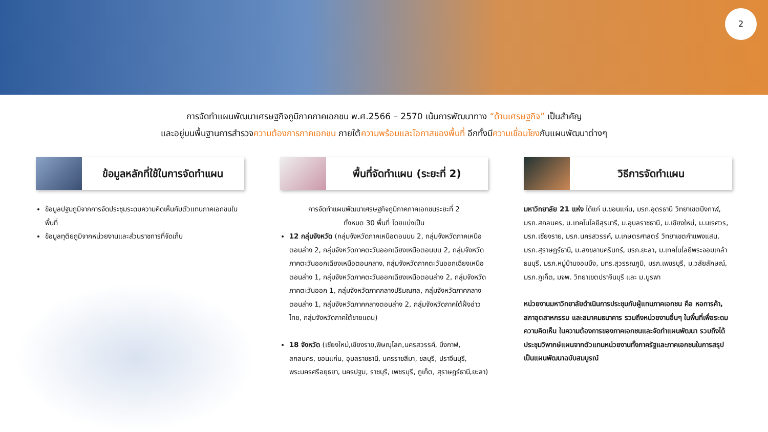2
การจัดทำแผนพัฒนาเศรษฐกิจภูมิภาคภาคเอกชน พ.ศ.2566 – 2570 เน้นการพัฒนาทาง “ด้านเศรษฐกิจ” เป็นสำคัญ
และอยู่บนพื้นฐานการสำรวจความต้องการภาคเอกชน ภายใต้ความพร้อมและโอกาสของพื้นที่ อีกทั้งมีความเชื่อมโยงกับแผนพัฒนาต่างๆ
ข้อมูลหลักที่ใช้ในการจัดทำแผน
ข้อมูลปฐมภูมิจากการจัดประชุมระดมความคิดเห็นกับตัวแทนภาคเอกชนในพื้นที่
ข้อมูลทุติยภูมิจากหน่วยงานและส่วนราชการที่จัดเก็บ
พื้นที่จัดทำแผน (ระยะที่ 2)
การจัดทำแผนพัฒนาเศรษฐกิจภูมิภาคภาคเอกชนระยะที่ 2
ทั้งหมด 30 พื้นที่ โดยแบ่งเป็น
12 กลุ่มจังหวัด (กลุ่มจังหวัดภาคเหนือตอนบน 2, กลุ่มจังหวัดภาคเหนือตอนล่าง 2, กลุ่มจังหวัดภาคตะวันออกเฉียงเหนือตอนบน 2, กลุ่มจังหวัดภาคตะวันออกเฉียงเหนือตอนกลาง, กลุ่มจังหวัดภาคตะวันออกเฉียงเหนือตอนล่าง 1, กลุ่มจังหวัดภาคตะวันออกเฉียงเหนือตอนล่าง 2, กลุ่มจังหวัดภาคตะวันออก 1, กลุ่มจังหวัดภาคกลางปริมณฑล, กลุ่มจังหวัดภาคกลางตอนล่าง 1, กลุ่มจังหวัดภาคกลางตอนล่าง 2, กลุ่มจังหวัดภาคใต้ฝั่งอ่าวไทย, กลุ่มจังหวัดภาคใต้ชายแดน)
18 จังหวัด (เชียงใหม่,เชียงราย,พิษณุโลก,นครสวรรค์, บึงกาฬ, สกลนคร, ขอนแก่น, อุบลราชธานี, นครราชสีมา, ชลบุรี, ปราจีนบุรี, พระนครศรีอยุธยา, นครปฐม, ราชบุรี, เพชรบุรี, ภูเก็ต, สุราษฎร์ธานี,ยะลา)
วิธีการจัดทำแผน
มหาวิทยาลัย 21 แห่ง ได้แก่ ม.ขอนแก่น, มรภ.อุดรธานี วิทยาเขตบึงกาฬ, มรภ.สกลนคร, ม.เทคโนโลยีสุรนารี, ม.อุบลราชธานี, ม.เชียงใหม่, ม.นเรศวร, มรภ.เชียงราย, มรภ.นครสวรรค์, ม.เกษตรศาสตร์ วิทยาเขตกำแพงแสน, มรภ.สุราษฎร์ธานี, ม.สงขลานครินทร์, มรภ.ยะลา, ม.เทคโนโลยีพระจอมเกล้าธนบุรี, มรภ.หมู่บ้านจอมบึง, มทร.สุวรรณภูมิ, มรภ.เพชรบุรี, ม.วลัยลักษณ์, มรภ.ภูเก็ต, มจพ. วิทยาเขตปราจีนบุรี และ ม.บูรพา
หน่วยงานมหาวิทยาลัยดำเนินการประชุมกับผู้แทนภาคเอกชน คือ หอการค้า, สภาอุตสาหกรรม และสมาคมธนาคาร รวมถึงหน่วยงานอื่นๆ ในพื้นที่เพื่อระดมความคิดเห็น ในความต้องการของภาคเอกชนและจัดทำแผนพัฒนา รวมถึงได้ประชุมวิพากษ์แผนจากตัวแทนหน่วยงานทั้งภาครัฐและภาคเอกชนในการสรุปเป็นแผนพัฒนาฉบับสมบูรณ์